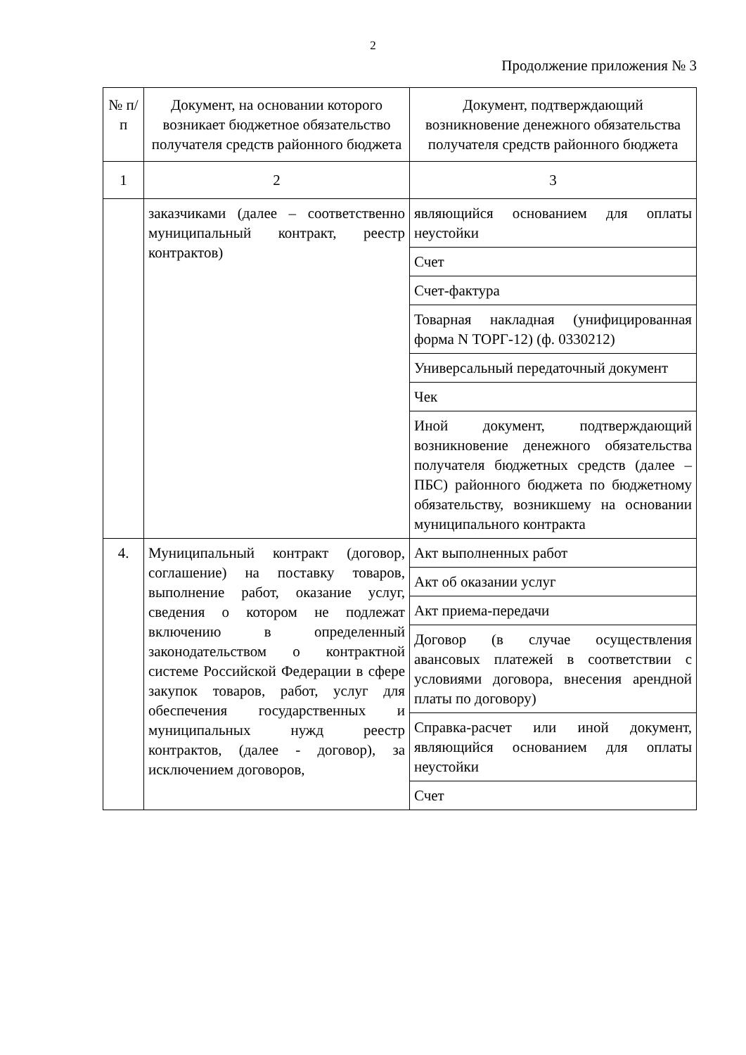2
Продолжение приложения № 3
| № п/п | Документ, на основании которого возникает бюджетное обязательство получателя средств районного бюджета | Документ, подтверждающий возникновение денежного обязательства получателя средств районного бюджета |
| --- | --- | --- |
| 1 | 2 | 3 |
| | заказчиками (далее – соответственно муниципальный контракт, реестр контрактов) | являющийся основанием для оплаты неустойки |
| | | Счет |
| | | Счет-фактура |
| | | Товарная накладная (унифицированная форма N ТОРГ-12) (ф. 0330212) |
| | | Универсальный передаточный документ |
| | | Чек |
| | | Иной документ, подтверждающий возникновение денежного обязательства получателя бюджетных средств (далее – ПБС) районного бюджета по бюджетному обязательству, возникшему на основании муниципального контракта |
| 4. | Муниципальный контракт (договор, соглашение) на поставку товаров, выполнение работ, оказание услуг, сведения о котором не подлежат включению в определенный законодательством о контрактной системе Российской Федерации в сфере закупок товаров, работ, услуг для обеспечения государственных и муниципальных нужд реестр контрактов, (далее - договор), за исключением договоров, | Акт выполненных работ |
| | | Акт об оказании услуг |
| | | Акт приема-передачи |
| | | Договор (в случае осуществления авансовых платежей в соответствии с условиями договора, внесения арендной платы по договору) |
| | | Справка-расчет или иной документ, являющийся основанием для оплаты неустойки |
| | | Счет |